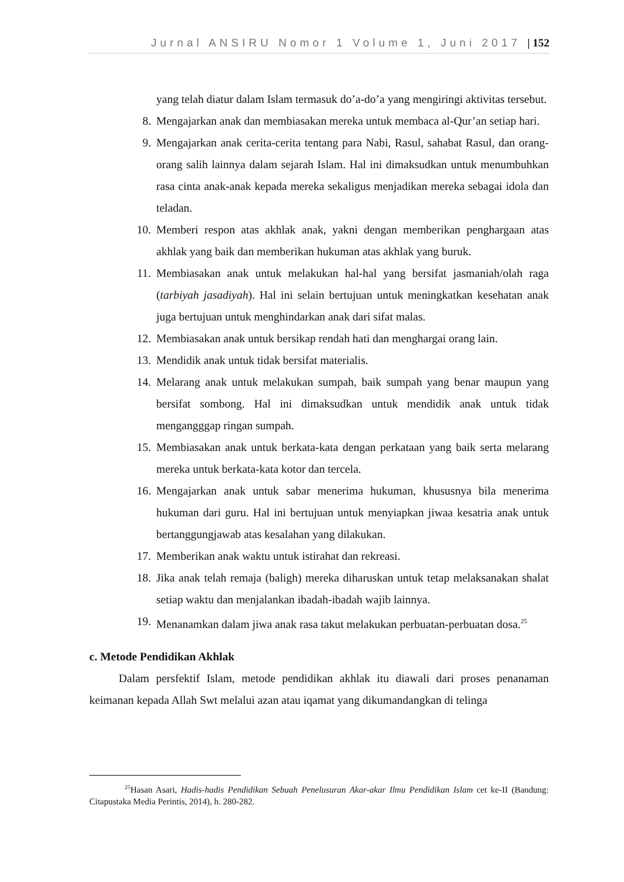Jurnal ANSIRU Nomor 1 Volume 1, Juni 2017 | 152
yang telah diatur dalam Islam termasuk do’a-do’a yang mengiringi aktivitas tersebut.
8. Mengajarkan anak dan membiasakan mereka untuk membaca al-Qur’an setiap hari.
9. Mengajarkan anak cerita-cerita tentang para Nabi, Rasul, sahabat Rasul, dan orang-orang salih lainnya dalam sejarah Islam. Hal ini dimaksudkan untuk menumbuhkan rasa cinta anak-anak kepada mereka sekaligus menjadikan mereka sebagai idola dan teladan.
10. Memberi respon atas akhlak anak, yakni dengan memberikan penghargaan atas akhlak yang baik dan memberikan hukuman atas akhlak yang buruk.
11. Membiasakan anak untuk melakukan hal-hal yang bersifat jasmaniah/olah raga (tarbiyah jasadiyah). Hal ini selain bertujuan untuk meningkatkan kesehatan anak juga bertujuan untuk menghindarkan anak dari sifat malas.
12. Membiasakan anak untuk bersikap rendah hati dan menghargai orang lain.
13. Mendidik anak untuk tidak bersifat materialis.
14. Melarang anak untuk melakukan sumpah, baik sumpah yang benar maupun yang bersifat sombong. Hal ini dimaksudkan untuk mendidik anak untuk tidak mengangggap ringan sumpah.
15. Membiasakan anak untuk berkata-kata dengan perkataan yang baik serta melarang mereka untuk berkata-kata kotor dan tercela.
16. Mengajarkan anak untuk sabar menerima hukuman, khususnya bila menerima hukuman dari guru. Hal ini bertujuan untuk menyiapkan jiwaa kesatria anak untuk bertanggungjawab atas kesalahan yang dilakukan.
17. Memberikan anak waktu untuk istirahat dan rekreasi.
18. Jika anak telah remaja (baligh) mereka diharuskan untuk tetap melaksanakan shalat setiap waktu dan menjalankan ibadah-ibadah wajib lainnya.
19. Menanamkan dalam jiwa anak rasa takut melakukan perbuatan-perbuatan dosa.<sup>25</sup>
c. Metode Pendidikan Akhlak
Dalam persfektif Islam, metode pendidikan akhlak itu diawali dari proses penanaman keimanan kepada Allah Swt melalui azan atau iqamat yang dikumandangkan di telinga
<sup>25</sup> Hasan Asari, Hadis-hadis Pendidikan Sebuah Penelusuran Akar-akar Ilmu Pendidikan Islam cet ke-II (Bandung: Citapustaka Media Perintis, 2014), h. 280-282.